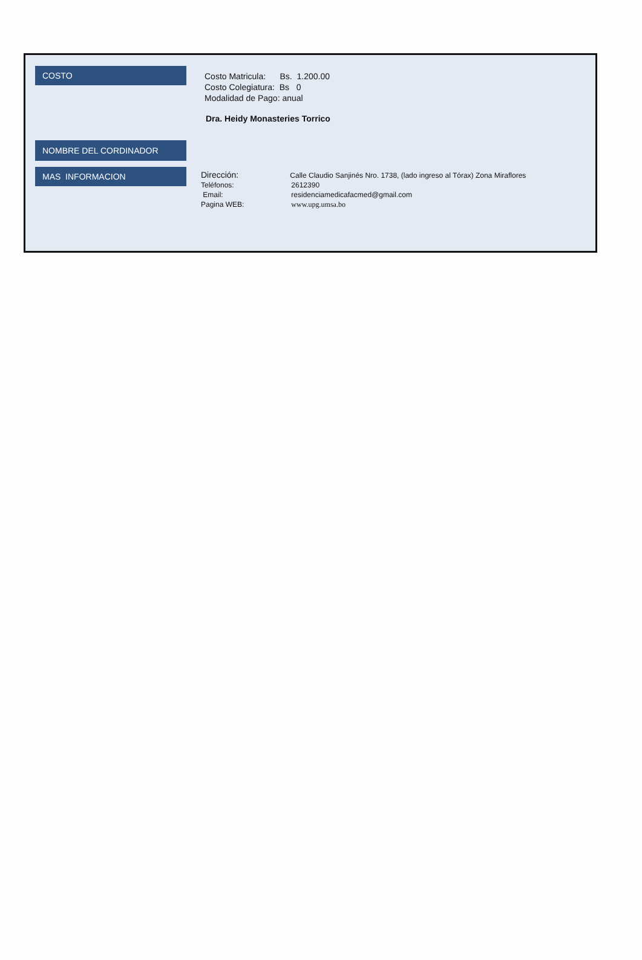COSTO
Costo Matricula: Bs. 1.200.00
Costo Colegiatura: Bs 0
Modalidad de Pago: anual
NOMBRE DEL CORDINADOR
Dra. Heidy Monasteries Torrico
MAS INFORMACION
Dirección: Calle Claudio Sanjinés Nro. 1738, (lado ingreso al Tórax) Zona Miraflores
Teléfonos: 2612390
Email: residenciamedicafacmed@gmail.com
Pagina WEB: www.upg.umsa.bo